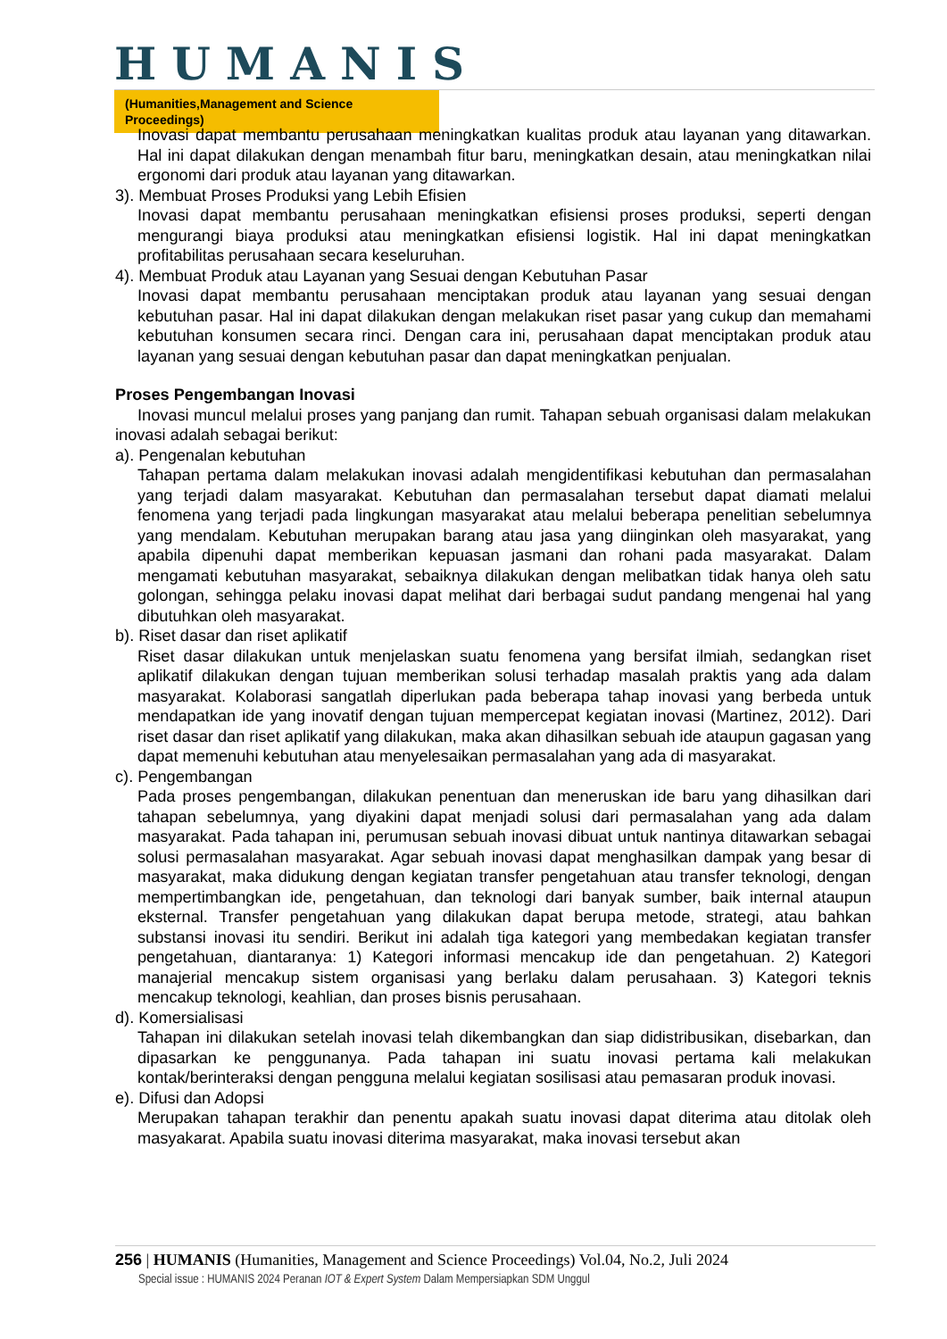HUMANIS
(Humanities,Management and Science Proceedings)
Inovasi dapat membantu perusahaan meningkatkan kualitas produk atau layanan yang ditawarkan. Hal ini dapat dilakukan dengan menambah fitur baru, meningkatkan desain, atau meningkatkan nilai ergonomi dari produk atau layanan yang ditawarkan.
3). Membuat Proses Produksi yang Lebih Efisien
Inovasi dapat membantu perusahaan meningkatkan efisiensi proses produksi, seperti dengan mengurangi biaya produksi atau meningkatkan efisiensi logistik. Hal ini dapat meningkatkan profitabilitas perusahaan secara keseluruhan.
4). Membuat Produk atau Layanan yang Sesuai dengan Kebutuhan Pasar
Inovasi dapat membantu perusahaan menciptakan produk atau layanan yang sesuai dengan kebutuhan pasar. Hal ini dapat dilakukan dengan melakukan riset pasar yang cukup dan memahami kebutuhan konsumen secara rinci. Dengan cara ini, perusahaan dapat menciptakan produk atau layanan yang sesuai dengan kebutuhan pasar dan dapat meningkatkan penjualan.
Proses Pengembangan Inovasi
Inovasi muncul melalui proses yang panjang dan rumit. Tahapan sebuah organisasi dalam melakukan inovasi adalah sebagai berikut:
a). Pengenalan kebutuhan
Tahapan pertama dalam melakukan inovasi adalah mengidentifikasi kebutuhan dan permasalahan yang terjadi dalam masyarakat. Kebutuhan dan permasalahan tersebut dapat diamati melalui fenomena yang terjadi pada lingkungan masyarakat atau melalui beberapa penelitian sebelumnya yang mendalam. Kebutuhan merupakan barang atau jasa yang diinginkan oleh masyarakat, yang apabila dipenuhi dapat memberikan kepuasan jasmani dan rohani pada masyarakat. Dalam mengamati kebutuhan masyarakat, sebaiknya dilakukan dengan melibatkan tidak hanya oleh satu golongan, sehingga pelaku inovasi dapat melihat dari berbagai sudut pandang mengenai hal yang dibutuhkan oleh masyarakat.
b). Riset dasar dan riset aplikatif
Riset dasar dilakukan untuk menjelaskan suatu fenomena yang bersifat ilmiah, sedangkan riset aplikatif dilakukan dengan tujuan memberikan solusi terhadap masalah praktis yang ada dalam masyarakat. Kolaborasi sangatlah diperlukan pada beberapa tahap inovasi yang berbeda untuk mendapatkan ide yang inovatif dengan tujuan mempercepat kegiatan inovasi (Martinez, 2012). Dari riset dasar dan riset aplikatif yang dilakukan, maka akan dihasilkan sebuah ide ataupun gagasan yang dapat memenuhi kebutuhan atau menyelesaikan permasalahan yang ada di masyarakat.
c). Pengembangan
Pada proses pengembangan, dilakukan penentuan dan meneruskan ide baru yang dihasilkan dari tahapan sebelumnya, yang diyakini dapat menjadi solusi dari permasalahan yang ada dalam masyarakat. Pada tahapan ini, perumusan sebuah inovasi dibuat untuk nantinya ditawarkan sebagai solusi permasalahan masyarakat. Agar sebuah inovasi dapat menghasilkan dampak yang besar di masyarakat, maka didukung dengan kegiatan transfer pengetahuan atau transfer teknologi, dengan mempertimbangkan ide, pengetahuan, dan teknologi dari banyak sumber, baik internal ataupun eksternal. Transfer pengetahuan yang dilakukan dapat berupa metode, strategi, atau bahkan substansi inovasi itu sendiri. Berikut ini adalah tiga kategori yang membedakan kegiatan transfer pengetahuan, diantaranya: 1) Kategori informasi mencakup ide dan pengetahuan. 2) Kategori manajerial mencakup sistem organisasi yang berlaku dalam perusahaan. 3) Kategori teknis mencakup teknologi, keahlian, dan proses bisnis perusahaan.
d). Komersialisasi
Tahapan ini dilakukan setelah inovasi telah dikembangkan dan siap didistribusikan, disebarkan, dan dipasarkan ke penggunanya. Pada tahapan ini suatu inovasi pertama kali melakukan kontak/berinteraksi dengan pengguna melalui kegiatan sosilisasi atau pemasaran produk inovasi.
e). Difusi dan Adopsi
Merupakan tahapan terakhir dan penentu apakah suatu inovasi dapat diterima atau ditolak oleh masyakarat. Apabila suatu inovasi diterima masyarakat, maka inovasi tersebut akan
256 | HUMANIS (Humanities, Management and Science Proceedings) Vol.04, No.2, Juli 2024
Special issue : HUMANIS 2024 Peranan IOT & Expert System Dalam Mempersiapkan SDM Unggul